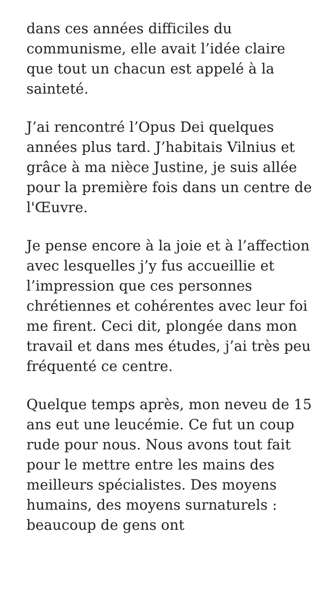dans ces années difficiles du communisme, elle avait l’idée claire que tout un chacun est appelé à la sainteté.
J’ai rencontré l’Opus Dei quelques années plus tard. J’habitais Vilnius et grâce à ma nièce Justine, je suis allée pour la première fois dans un centre de l'Œuvre.
Je pense encore à la joie et à l’affection avec lesquelles j’y fus accueillie et l’impression que ces personnes chrétiennes et cohérentes avec leur foi me firent. Ceci dit, plongée dans mon travail et dans mes études, j’ai très peu fréquenté ce centre.
Quelque temps après, mon neveu de 15 ans eut une leucémie. Ce fut un coup rude pour nous. Nous avons tout fait pour le mettre entre les mains des meilleurs spécialistes. Des moyens humains, des moyens surnaturels : beaucoup de gens ont